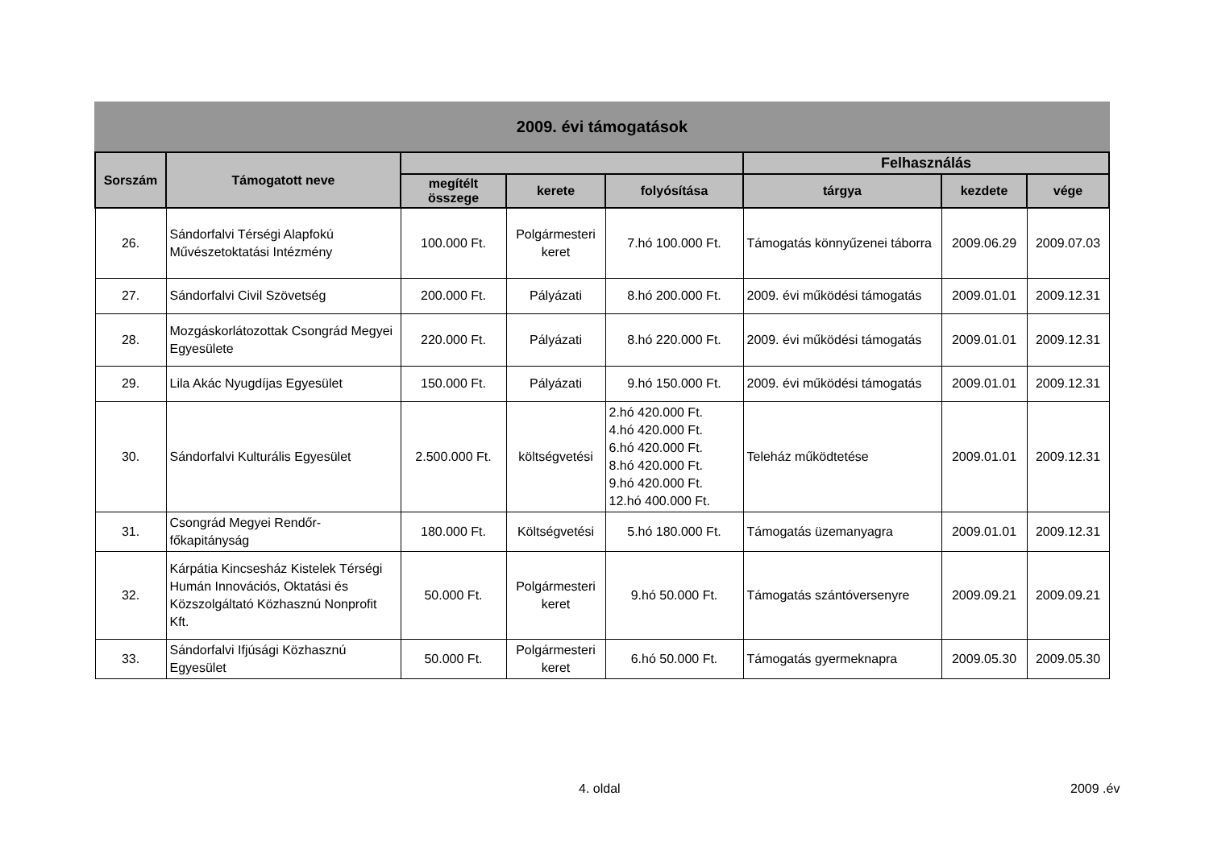2009. évi támogatások
| Sorszám | Támogatott neve | | | | Felhasználás | | |
| --- | --- | --- | --- | --- | --- | --- | --- |
| | | megítélt összege | kerete | folyósítása | tárgya | kezdete | vége |
| 26. | Sándorfalvi Térségi Alapfokú Művészetoktatási Intézmény | 100.000 Ft. | Polgármesteri keret | 7.hó 100.000 Ft. | Támogatás könnyűzenei táborra | 2009.06.29 | 2009.07.03 |
| 27. | Sándorfalvi Civil Szövetség | 200.000 Ft. | Pályázati | 8.hó 200.000 Ft. | 2009. évi működési támogatás | 2009.01.01 | 2009.12.31 |
| 28. | Mozgáskorlátozottak Csongrád Megyei Egyesülete | 220.000 Ft. | Pályázati | 8.hó 220.000 Ft. | 2009. évi működési támogatás | 2009.01.01 | 2009.12.31 |
| 29. | Lila Akác Nyugdíjas Egyesület | 150.000 Ft. | Pályázati | 9.hó 150.000 Ft. | 2009. évi működési támogatás | 2009.01.01 | 2009.12.31 |
| 30. | Sándorfalvi Kulturális Egyesület | 2.500.000 Ft. | költségvetési | 2.hó 420.000 Ft. 4.hó 420.000 Ft. 6.hó 420.000 Ft. 8.hó 420.000 Ft. 9.hó 420.000 Ft. 12.hó 400.000 Ft. | Teleház működtetése | 2009.01.01 | 2009.12.31 |
| 31. | Csongrád Megyei Rendőr-főkapitányság | 180.000 Ft. | Költségvetési | 5.hó 180.000 Ft. | Támogatás üzemanyagra | 2009.01.01 | 2009.12.31 |
| 32. | Kárpátia Kincsesház Kistelek Térségi Humán Innovációs, Oktatási és Közszolgáltató Közhasznú Nonprofit Kft. | 50.000 Ft. | Polgármesteri keret | 9.hó 50.000 Ft. | Támogatás szántóversenyre | 2009.09.21 | 2009.09.21 |
| 33. | Sándorfalvi Ifjúsági Közhasznú Egyesület | 50.000 Ft. | Polgármesteri keret | 6.hó 50.000 Ft. | Támogatás gyermeknapra | 2009.05.30 | 2009.05.30 |
4. oldal 2009 .év